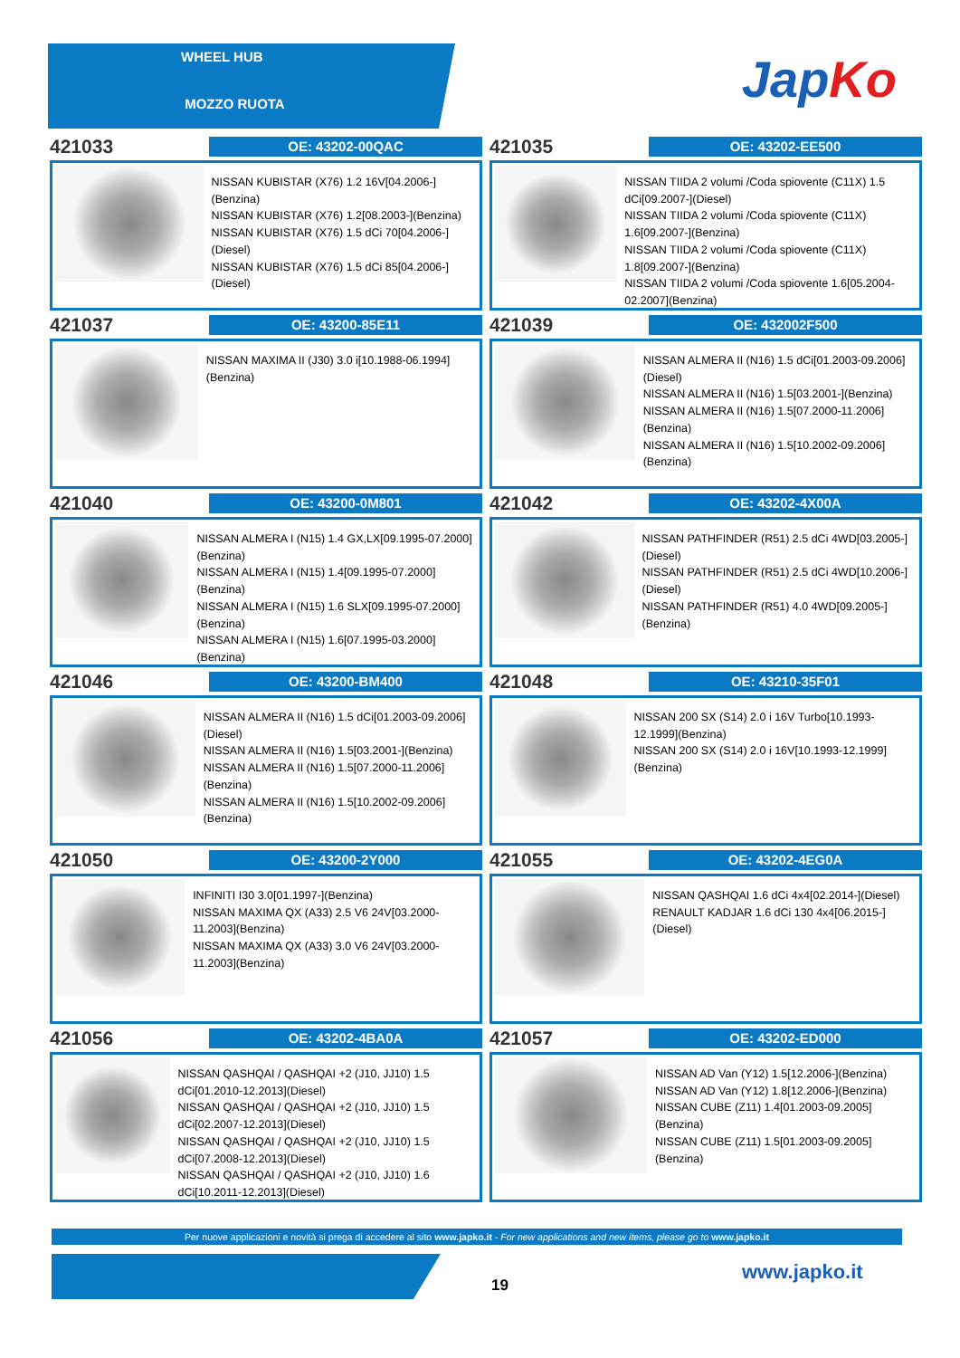WHEEL HUB
MOZZO RUOTA
JapKo
421033
OE: 43202-00QAC
NISSAN KUBISTAR (X76) 1.2 16V[04.2006-](Benzina)
NISSAN KUBISTAR (X76) 1.2[08.2003-](Benzina)
NISSAN KUBISTAR (X76) 1.5 dCi 70[04.2006-](Diesel)
NISSAN KUBISTAR (X76) 1.5 dCi 85[04.2006-](Diesel)
421035
OE: 43202-EE500
NISSAN TIIDA 2 volumi /Coda spiovente (C11X) 1.5 dCi[09.2007-](Diesel)
NISSAN TIIDA 2 volumi /Coda spiovente (C11X) 1.6[09.2007-](Benzina)
NISSAN TIIDA 2 volumi /Coda spiovente (C11X) 1.8[09.2007-](Benzina)
NISSAN TIIDA 2 volumi /Coda spiovente 1.6[05.2004-02.2007](Benzina)
421037
OE: 43200-85E11
NISSAN MAXIMA II (J30) 3.0 i[10.1988-06.1994](Benzina)
421039
OE: 432002F500
NISSAN ALMERA II (N16) 1.5 dCi[01.2003-09.2006](Diesel)
NISSAN ALMERA II (N16) 1.5[03.2001-](Benzina)
NISSAN ALMERA II (N16) 1.5[07.2000-11.2006](Benzina)
NISSAN ALMERA II (N16) 1.5[10.2002-09.2006](Benzina)
421040
OE: 43200-0M801
NISSAN ALMERA I (N15) 1.4 GX,LX[09.1995-07.2000](Benzina)
NISSAN ALMERA I (N15) 1.4[09.1995-07.2000](Benzina)
NISSAN ALMERA I (N15) 1.6 SLX[09.1995-07.2000](Benzina)
NISSAN ALMERA I (N15) 1.6[07.1995-03.2000](Benzina)
421042
OE: 43202-4X00A
NISSAN PATHFINDER (R51) 2.5 dCi 4WD[03.2005-](Diesel)
NISSAN PATHFINDER (R51) 2.5 dCi 4WD[10.2006-](Diesel)
NISSAN PATHFINDER (R51) 4.0 4WD[09.2005-](Benzina)
421046
OE: 43200-BM400
NISSAN ALMERA II (N16) 1.5 dCi[01.2003-09.2006](Diesel)
NISSAN ALMERA II (N16) 1.5[03.2001-](Benzina)
NISSAN ALMERA II (N16) 1.5[07.2000-11.2006](Benzina)
NISSAN ALMERA II (N16) 1.5[10.2002-09.2006](Benzina)
421048
OE: 43210-35F01
NISSAN 200 SX (S14) 2.0 i 16V Turbo[10.1993-12.1999](Benzina)
NISSAN 200 SX (S14) 2.0 i 16V[10.1993-12.1999](Benzina)
421050
OE: 43200-2Y000
INFINITI I30 3.0[01.1997-](Benzina)
NISSAN MAXIMA QX (A33) 2.5 V6 24V[03.2000-11.2003](Benzina)
NISSAN MAXIMA QX (A33) 3.0 V6 24V[03.2000-11.2003](Benzina)
421055
OE: 43202-4EG0A
NISSAN QASHQAI 1.6 dCi 4x4[02.2014-](Diesel)
RENAULT KADJAR 1.6 dCi 130 4x4[06.2015-](Diesel)
421056
OE: 43202-4BA0A
NISSAN QASHQAI / QASHQAI +2 (J10, JJ10) 1.5 dCi[01.2010-12.2013](Diesel)
NISSAN QASHQAI / QASHQAI +2 (J10, JJ10) 1.5 dCi[02.2007-12.2013](Diesel)
NISSAN QASHQAI / QASHQAI +2 (J10, JJ10) 1.5 dCi[07.2008-12.2013](Diesel)
NISSAN QASHQAI / QASHQAI +2 (J10, JJ10) 1.6 dCi[10.2011-12.2013](Diesel)
421057
OE: 43202-ED000
NISSAN AD Van (Y12) 1.5[12.2006-](Benzina)
NISSAN AD Van (Y12) 1.8[12.2006-](Benzina)
NISSAN CUBE (Z11) 1.4[01.2003-09.2005](Benzina)
NISSAN CUBE (Z11) 1.5[01.2003-09.2005](Benzina)
Per nuove applicazioni e novità si prega di accedere al sito www.japko.it - For new applications and new items, please go to www.japko.it
19
www.japko.it